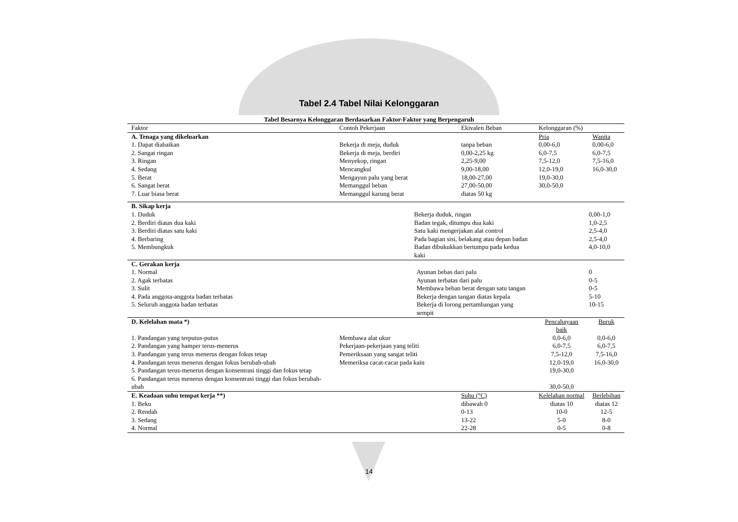Tabel 2.4 Tabel Nilai Kelonggaran
Tabel Besarnya Kelonggaran Berdasarkan Faktor-Faktor yang Berpengaruh
| Faktor | Contoh Pekerjaan | Ekivalen Beban | Kelonggaran (%) | |
| A. Tenaga yang dikeluarkan | | | Pria | Wanita |
| 1. Dapat diabaikan | Bekerja di meja, duduk | tanpa beban | 0,00-6,0 | 0,00-6,0 |
| 2. Sangat ringan | Bekerja di meja, berdiri | 0,00-2,25 kg | 6,0-7,5 | 6,0-7,5 |
| 3. Ringan | Menyekop, ringan | 2,25-9,00 | 7,5-12,0 | 7,5-16,0 |
| 4. Sedang | Mencangkul | 9,00-18,00 | 12,0-19,0 | 16,0-30,0 |
| 5. Berat | Mengayun palu yang berat | 18,00-27,00 | 19,0-30,0 | |
| 6. Sangat berat | Memanggul beban | 27,00-50,00 | 30,0-50,0 | |
| 7. Luar biasa berat | Memanggul karung berat | diatas 50 kg | | |
| B. Sikap kerja | | | | |
| 1. Duduk | Bekerja duduk, ringan | | 0,00-1,0 | |
| 2. Berdiri diatas dua kaki | Badan tegak, ditumpu dua kaki | | 1,0-2,5 | |
| 3. Berdiri diatas satu kaki | Satu kaki mengerjakan alat control | | 2,5-4,0 | |
| 4. Berbaring | Pada bagian sisi, belakang atau depan badan | | 2,5-4,0 | |
| 5. Membungkuk | Badan dibukukkan bertumpu pada kedua kaki | | 4,0-10,0 | |
| C. Gerakan kerja | | | | |
| 1. Normal | Ayunan bebas dari palu | | 0 | |
| 2. Agak terbatas | Ayunan terbatas dari palu | | 0-5 | |
| 3. Sulit | Membawa beban berat dengan satu tangan | | 0-5 | |
| 4. Pada anggota-anggota badan terbatas | Bekerja dengan tangan diatas kepala | | 5-10 | |
| 5. Seluruh anggota badan terbatas | Bekerja di lorong pertambangan yang sempit | | 10-15 | |
| D. Kelelahan mata *) | | | Pencahayaan baik | Buruk |
| 1. Pandangan yang terputus-putus | Membawa alat ukur | | 0,0-6,0 | 0,0-6,0 |
| 2. Pandangan yang hamper terus-menerus | Pekerjaan-pekerjaan yang teliti | | 6,0-7,5 | 6,0-7,5 |
| 3. Pandangan yang terus menerus dengan fokus tetap | Pemeriksaan yang sangat teliti | | 7,5-12,0 | 7,5-16,0 |
| 4. Pandangan terus menerus dengan fokus berubah-ubah | Memeriksa cacat-cacat pada kain | | 12,0-19,0 | 16,0-30,0 |
| 5. Pandangan terus-menerus dengan konsentrasi tinggi dan fokus tetap | | | 19,0-30,0 | |
| 6. Pandangan terus menerus dengan konsentrasi tinggi dan fokus berubah-ubah | | | 30,0-50,0 | |
| E. Keadaan suhu tempat kerja **) | | Suhu (°C) | Kelelahan normal | Berlebihan |
| 1. Beku | | dibawah 0 | diatas 10 | diatas 12 |
| 2. Rendah | | 0-13 | 10-0 | 12-5 |
| 3. Sedang | | 13-22 | 5-0 | 8-0 |
| 4. Normal | | 22-28 | 0-5 | 0-8 |
14